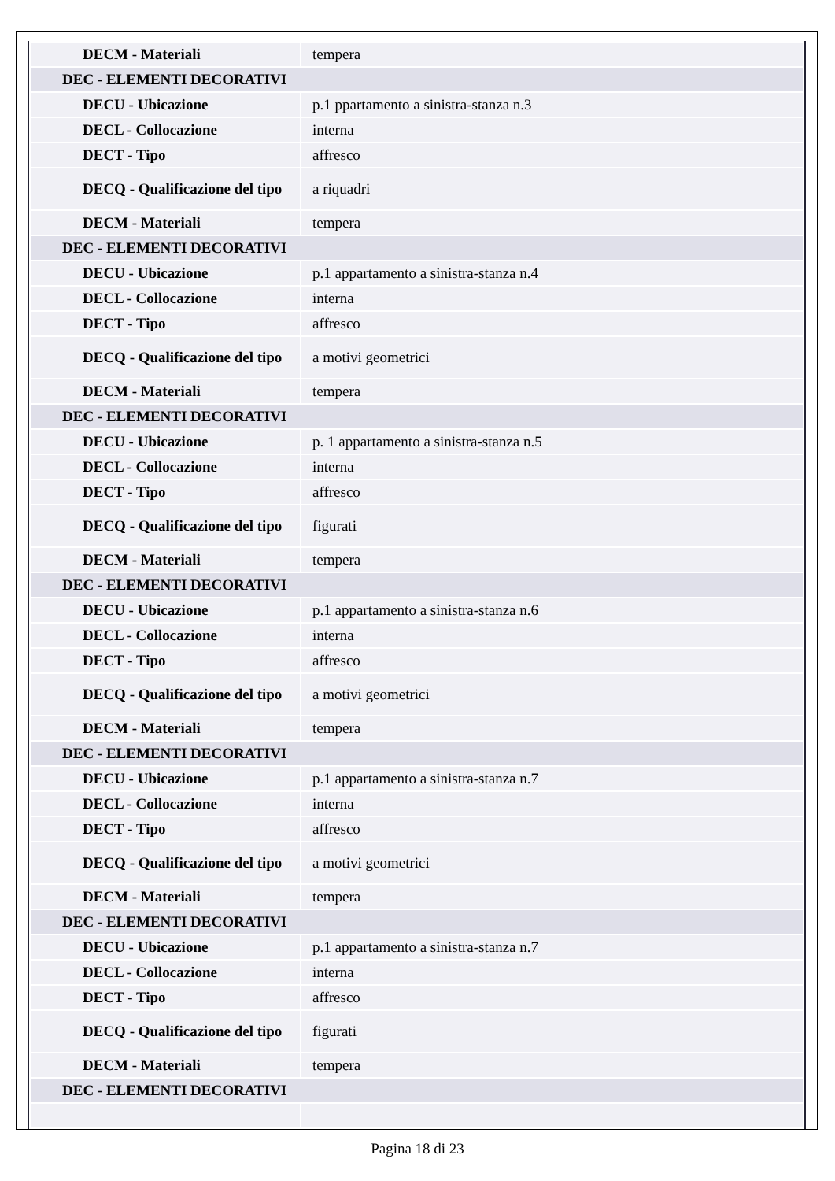| DECM - Materiali | tempera |
| DEC - ELEMENTI DECORATIVI | |
| DECU - Ubicazione | p.1 ppartamento a sinistra-stanza n.3 |
| DECL - Collocazione | interna |
| DECT - Tipo | affresco |
| DECQ - Qualificazione del tipo | a riquadri |
| DECM - Materiali | tempera |
| DEC - ELEMENTI DECORATIVI | |
| DECU - Ubicazione | p.1 appartamento a sinistra-stanza n.4 |
| DECL - Collocazione | interna |
| DECT - Tipo | affresco |
| DECQ - Qualificazione del tipo | a motivi geometrici |
| DECM - Materiali | tempera |
| DEC - ELEMENTI DECORATIVI | |
| DECU - Ubicazione | p. 1 appartamento a sinistra-stanza n.5 |
| DECL - Collocazione | interna |
| DECT - Tipo | affresco |
| DECQ - Qualificazione del tipo | figurati |
| DECM - Materiali | tempera |
| DEC - ELEMENTI DECORATIVI | |
| DECU - Ubicazione | p.1 appartamento a sinistra-stanza n.6 |
| DECL - Collocazione | interna |
| DECT - Tipo | affresco |
| DECQ - Qualificazione del tipo | a motivi geometrici |
| DECM - Materiali | tempera |
| DEC - ELEMENTI DECORATIVI | |
| DECU - Ubicazione | p.1 appartamento a sinistra-stanza n.7 |
| DECL - Collocazione | interna |
| DECT - Tipo | affresco |
| DECQ - Qualificazione del tipo | a motivi geometrici |
| DECM - Materiali | tempera |
| DEC - ELEMENTI DECORATIVI | |
| DECU - Ubicazione | p.1 appartamento a sinistra-stanza n.7 |
| DECL - Collocazione | interna |
| DECT - Tipo | affresco |
| DECQ - Qualificazione del tipo | figurati |
| DECM - Materiali | tempera |
| DEC - ELEMENTI DECORATIVI | |
Pagina 18 di 23